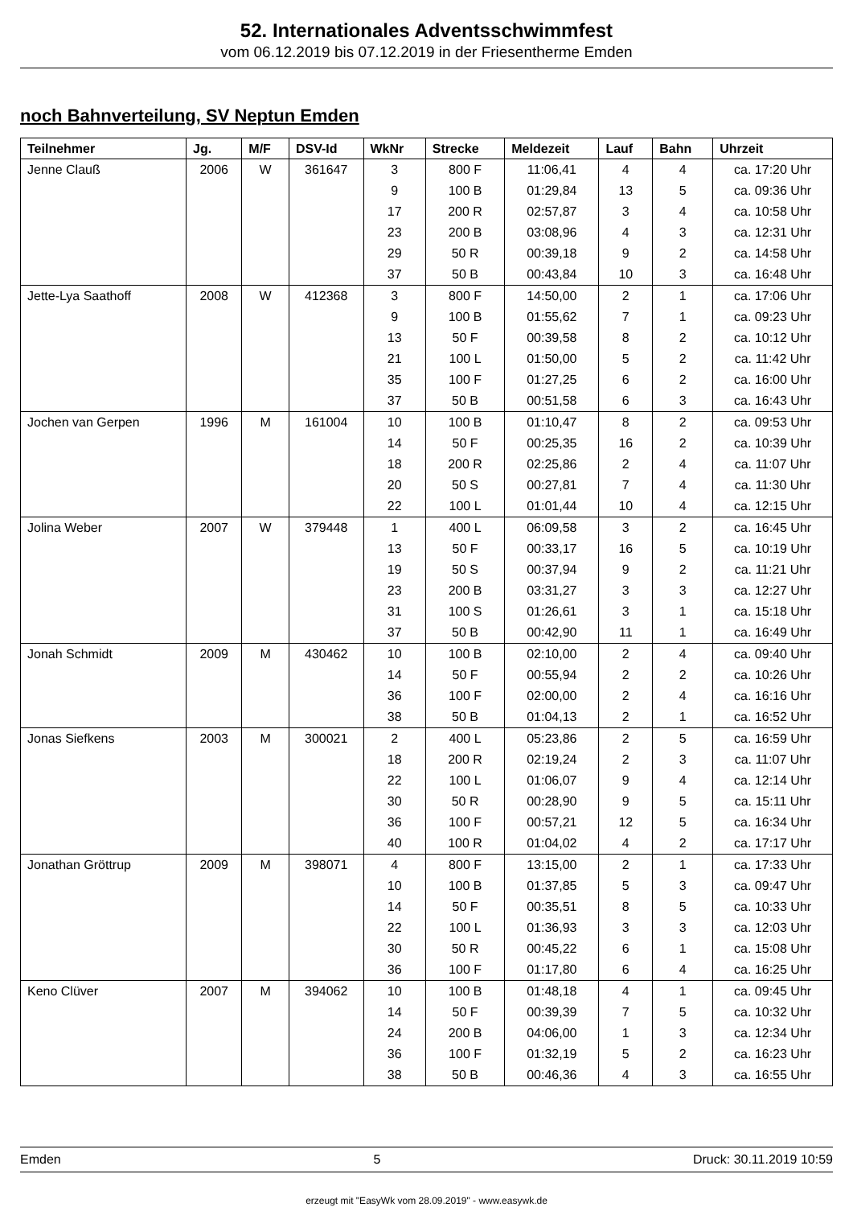52. Internationales Adventsschwimmfest
vom 06.12.2019 bis 07.12.2019 in der Friesentherme Emden
noch Bahnverteilung, SV Neptun Emden
| Teilnehmer | Jg. | M/F | DSV-Id | WkNr | Strecke | Meldezeit | Lauf | Bahn | Uhrzeit |
| --- | --- | --- | --- | --- | --- | --- | --- | --- | --- |
| Jenne Clauß | 2006 | W | 361647 | 3 | 800 F | 11:06,41 | 4 | 4 | ca. 17:20 Uhr |
| | | | | 9 | 100 B | 01:29,84 | 13 | 5 | ca. 09:36 Uhr |
| | | | | 17 | 200 R | 02:57,87 | 3 | 4 | ca. 10:58 Uhr |
| | | | | 23 | 200 B | 03:08,96 | 4 | 3 | ca. 12:31 Uhr |
| | | | | 29 | 50 R | 00:39,18 | 9 | 2 | ca. 14:58 Uhr |
| | | | | 37 | 50 B | 00:43,84 | 10 | 3 | ca. 16:48 Uhr |
| Jette-Lya Saathoff | 2008 | W | 412368 | 3 | 800 F | 14:50,00 | 2 | 1 | ca. 17:06 Uhr |
| | | | | 9 | 100 B | 01:55,62 | 7 | 1 | ca. 09:23 Uhr |
| | | | | 13 | 50 F | 00:39,58 | 8 | 2 | ca. 10:12 Uhr |
| | | | | 21 | 100 L | 01:50,00 | 5 | 2 | ca. 11:42 Uhr |
| | | | | 35 | 100 F | 01:27,25 | 6 | 2 | ca. 16:00 Uhr |
| | | | | 37 | 50 B | 00:51,58 | 6 | 3 | ca. 16:43 Uhr |
| Jochen van Gerpen | 1996 | M | 161004 | 10 | 100 B | 01:10,47 | 8 | 2 | ca. 09:53 Uhr |
| | | | | 14 | 50 F | 00:25,35 | 16 | 2 | ca. 10:39 Uhr |
| | | | | 18 | 200 R | 02:25,86 | 2 | 4 | ca. 11:07 Uhr |
| | | | | 20 | 50 S | 00:27,81 | 7 | 4 | ca. 11:30 Uhr |
| | | | | 22 | 100 L | 01:01,44 | 10 | 4 | ca. 12:15 Uhr |
| Jolina Weber | 2007 | W | 379448 | 1 | 400 L | 06:09,58 | 3 | 2 | ca. 16:45 Uhr |
| | | | | 13 | 50 F | 00:33,17 | 16 | 5 | ca. 10:19 Uhr |
| | | | | 19 | 50 S | 00:37,94 | 9 | 2 | ca. 11:21 Uhr |
| | | | | 23 | 200 B | 03:31,27 | 3 | 3 | ca. 12:27 Uhr |
| | | | | 31 | 100 S | 01:26,61 | 3 | 1 | ca. 15:18 Uhr |
| | | | | 37 | 50 B | 00:42,90 | 11 | 1 | ca. 16:49 Uhr |
| Jonah Schmidt | 2009 | M | 430462 | 10 | 100 B | 02:10,00 | 2 | 4 | ca. 09:40 Uhr |
| | | | | 14 | 50 F | 00:55,94 | 2 | 2 | ca. 10:26 Uhr |
| | | | | 36 | 100 F | 02:00,00 | 2 | 4 | ca. 16:16 Uhr |
| | | | | 38 | 50 B | 01:04,13 | 2 | 1 | ca. 16:52 Uhr |
| Jonas Siefkens | 2003 | M | 300021 | 2 | 400 L | 05:23,86 | 2 | 5 | ca. 16:59 Uhr |
| | | | | 18 | 200 R | 02:19,24 | 2 | 3 | ca. 11:07 Uhr |
| | | | | 22 | 100 L | 01:06,07 | 9 | 4 | ca. 12:14 Uhr |
| | | | | 30 | 50 R | 00:28,90 | 9 | 5 | ca. 15:11 Uhr |
| | | | | 36 | 100 F | 00:57,21 | 12 | 5 | ca. 16:34 Uhr |
| | | | | 40 | 100 R | 01:04,02 | 4 | 2 | ca. 17:17 Uhr |
| Jonathan Gröttrup | 2009 | M | 398071 | 4 | 800 F | 13:15,00 | 2 | 1 | ca. 17:33 Uhr |
| | | | | 10 | 100 B | 01:37,85 | 5 | 3 | ca. 09:47 Uhr |
| | | | | 14 | 50 F | 00:35,51 | 8 | 5 | ca. 10:33 Uhr |
| | | | | 22 | 100 L | 01:36,93 | 3 | 3 | ca. 12:03 Uhr |
| | | | | 30 | 50 R | 00:45,22 | 6 | 1 | ca. 15:08 Uhr |
| | | | | 36 | 100 F | 01:17,80 | 6 | 4 | ca. 16:25 Uhr |
| Keno Clüver | 2007 | M | 394062 | 10 | 100 B | 01:48,18 | 4 | 1 | ca. 09:45 Uhr |
| | | | | 14 | 50 F | 00:39,39 | 7 | 5 | ca. 10:32 Uhr |
| | | | | 24 | 200 B | 04:06,00 | 1 | 3 | ca. 12:34 Uhr |
| | | | | 36 | 100 F | 01:32,19 | 5 | 2 | ca. 16:23 Uhr |
| | | | | 38 | 50 B | 00:46,36 | 4 | 3 | ca. 16:55 Uhr |
Emden 5 Druck: 30.11.2019 10:59
erzeugt mit "EasyWk vom 28.09.2019" - www.easywk.de